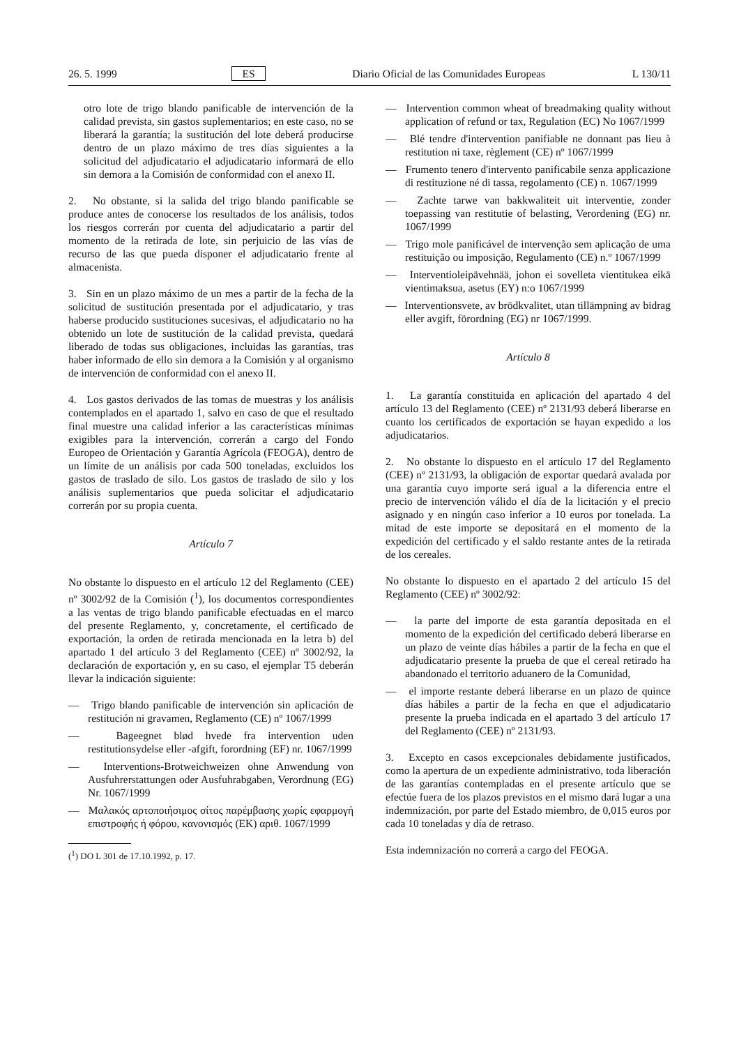26. 5. 1999 ES Diario Oficial de las Comunidades Europeas L 130/11
otro lote de trigo blando panificable de intervención de la calidad prevista, sin gastos suplementarios; en este caso, no se liberará la garantía; la sustitución del lote deberá producirse dentro de un plazo máximo de tres días siguientes a la solicitud del adjudicatario el adjudicatario informará de ello sin demora a la Comisión de conformidad con el anexo II.
2. No obstante, si la salida del trigo blando panificable se produce antes de conocerse los resultados de los análisis, todos los riesgos correrán por cuenta del adjudicatario a partir del momento de la retirada de lote, sin perjuicio de las vías de recurso de las que pueda disponer el adjudicatario frente al almacenista.
3. Sin en un plazo máximo de un mes a partir de la fecha de la solicitud de sustitución presentada por el adjudicatario, y tras haberse producido sustituciones sucesivas, el adjudicatario no ha obtenido un lote de sustitución de la calidad prevista, quedará liberado de todas sus obligaciones, incluidas las garantías, tras haber informado de ello sin demora a la Comisión y al organismo de intervención de conformidad con el anexo II.
4. Los gastos derivados de las tomas de muestras y los análisis contemplados en el apartado 1, salvo en caso de que el resultado final muestre una calidad inferior a las características mínimas exigibles para la intervención, correrán a cargo del Fondo Europeo de Orientación y Garantía Agrícola (FEOGA), dentro de un límite de un análisis por cada 500 toneladas, excluidos los gastos de traslado de silo. Los gastos de traslado de silo y los análisis suplementarios que pueda solicitar el adjudicatario correrán por su propia cuenta.
Artículo 7
No obstante lo dispuesto en el artículo 12 del Reglamento (CEE) nº 3002/92 de la Comisión (<sup>1</sup>), los documentos correspondientes a las ventas de trigo blando panificable efectuadas en el marco del presente Reglamento, y, concretamente, el certificado de exportación, la orden de retirada mencionada en la letra b) del apartado 1 del artículo 3 del Reglamento (CEE) nº 3002/92, la declaración de exportación y, en su caso, el ejemplar T5 deberán llevar la indicación siguiente:
— Trigo blando panificable de intervención sin aplicación de restitución ni gravamen, Reglamento (CE) nº 1067/1999
— Bageegnet blød hvede fra intervention uden restitutionsydelse eller -afgift, forordning (EF) nr. 1067/1999
— Interventions-Brotweichweizen ohne Anwendung von Ausfuhrerstattungen oder Ausfuhrabgaben, Verordnung (EG) Nr. 1067/1999
— Μαλακός αρτοποιήσιμος σίτος παρέμβασης χωρίς εφαρμογή επιστροφής ή φόρου, κανονισμός (ΕΚ) αριθ. 1067/1999
(<sup>1</sup>) DO L 301 de 17.10.1992, p. 17.
— Intervention common wheat of breadmaking quality without application of refund or tax, Regulation (EC) No 1067/1999
— Blé tendre d'intervention panifiable ne donnant pas lieu à restitution ni taxe, règlement (CE) nº 1067/1999
— Frumento tenero d'intervento panificabile senza applicazione di restituzione né di tassa, regolamento (CE) n. 1067/1999
— Zachte tarwe van bakkwaliteit uit interventie, zonder toepassing van restitutie of belasting, Verordening (EG) nr. 1067/1999
— Trigo mole panificável de intervenção sem aplicação de uma restituição ou imposição, Regulamento (CE) n.º 1067/1999
— Interventioleipävehnää, johon ei sovelleta vientitukea eikä vientimaksua, asetus (EY) n:o 1067/1999
— Interventionsvete, av brödkvalitet, utan tillämpning av bidrag eller avgift, förordning (EG) nr 1067/1999.
Artículo 8
1. La garantía constituida en aplicación del apartado 4 del artículo 13 del Reglamento (CEE) nº 2131/93 deberá liberarse en cuanto los certificados de exportación se hayan expedido a los adjudicatarios.
2. No obstante lo dispuesto en el artículo 17 del Reglamento (CEE) nº 2131/93, la obligación de exportar quedará avalada por una garantía cuyo importe será igual a la diferencia entre el precio de intervención válido el día de la licitación y el precio asignado y en ningún caso inferior a 10 euros por tonelada. La mitad de este importe se depositará en el momento de la expedición del certificado y el saldo restante antes de la retirada de los cereales.
No obstante lo dispuesto en el apartado 2 del artículo 15 del Reglamento (CEE) nº 3002/92:
— la parte del importe de esta garantía depositada en el momento de la expedición del certificado deberá liberarse en un plazo de veinte días hábiles a partir de la fecha en que el adjudicatario presente la prueba de que el cereal retirado ha abandonado el territorio aduanero de la Comunidad,
— el importe restante deberá liberarse en un plazo de quince días hábiles a partir de la fecha en que el adjudicatario presente la prueba indicada en el apartado 3 del artículo 17 del Reglamento (CEE) nº 2131/93.
3. Excepto en casos excepcionales debidamente justificados, como la apertura de un expediente administrativo, toda liberación de las garantías contempladas en el presente artículo que se efectúe fuera de los plazos previstos en el mismo dará lugar a una indemnización, por parte del Estado miembro, de 0,015 euros por cada 10 toneladas y día de retraso.
Esta indemnización no correrá a cargo del FEOGA.